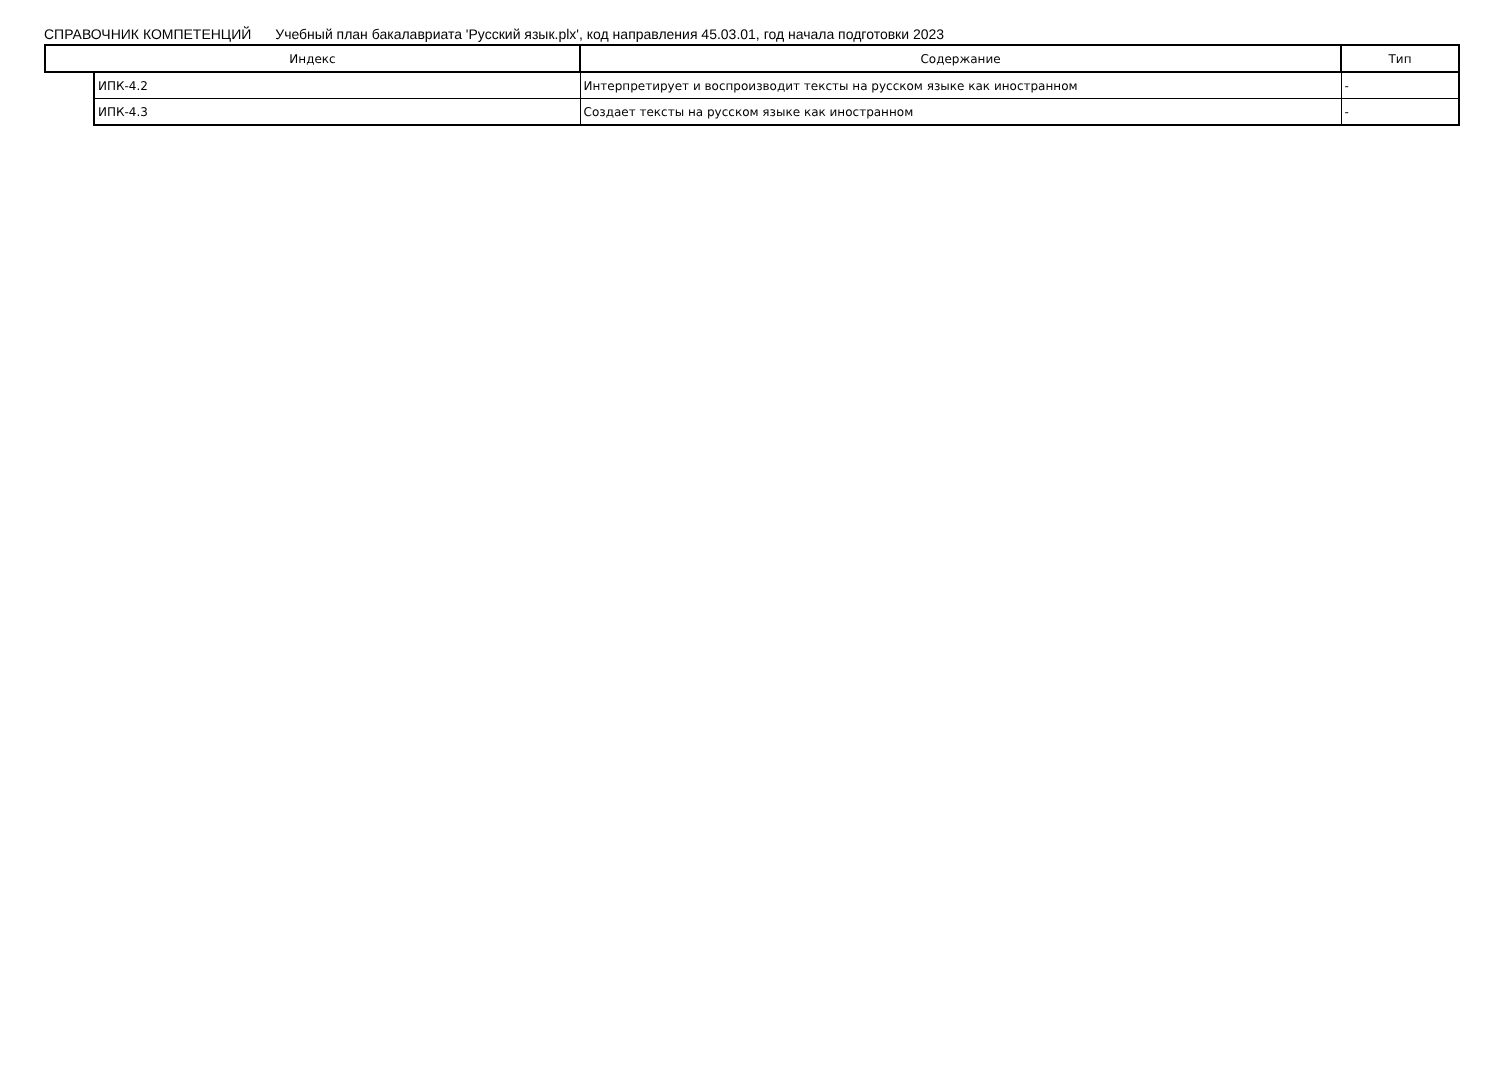СПРАВОЧНИК КОМПЕТЕНЦИЙ Учебный план бакалавриата 'Русский язык.plx', код направления 45.03.01, год начала подготовки 2023
| Индекс | | Содержание | Тип |
| --- | --- | --- | --- |
| | ИПК-4.2 | Интерпретирует и воспроизводит тексты на русском языке как иностранном | - |
| | ИПК-4.3 | Создает тексты на русском языке как иностранном | - |